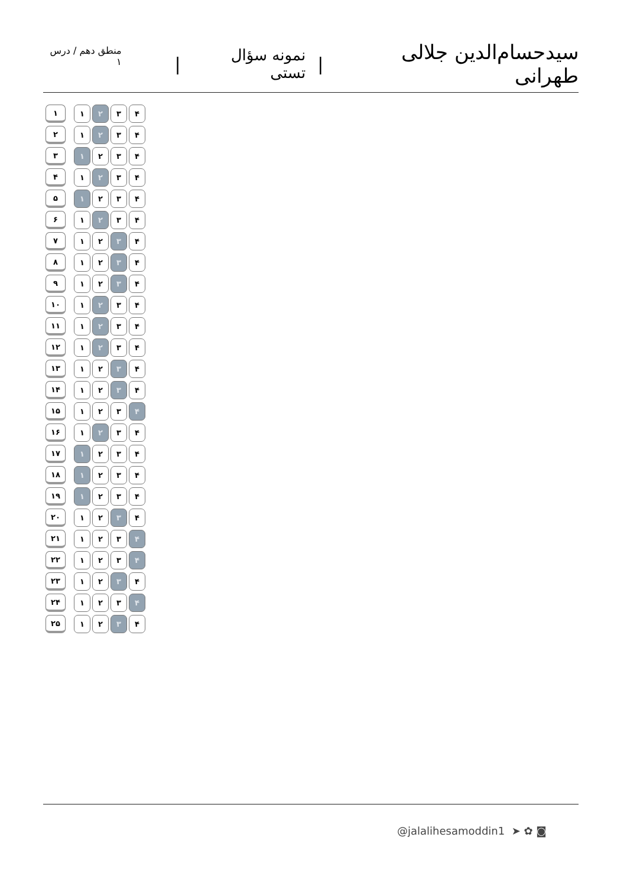سیدحسام‌الدین جلالی طهرانی | نمونه سؤال تستی | منطق دهم / درس ۱
| ۱ | | ۱ | ۲ | ۳ | ۴ |
| ۲ | | ۱ | ۲ | ۳ | ۴ |
| ۳ | | ۱ | ۲ | ۳ | ۴ |
| ۴ | | ۱ | ۲ | ۳ | ۴ |
| ۵ | | ۱ | ۲ | ۳ | ۴ |
| ۶ | | ۱ | ۲ | ۳ | ۴ |
| ۷ | | ۱ | ۲ | ۳ | ۴ |
| ۸ | | ۱ | ۲ | ۳ | ۴ |
| ۹ | | ۱ | ۲ | ۳ | ۴ |
| ۱۰ | | ۱ | ۲ | ۳ | ۴ |
| ۱۱ | | ۱ | ۲ | ۳ | ۴ |
| ۱۲ | | ۱ | ۲ | ۳ | ۴ |
| ۱۳ | | ۱ | ۲ | ۳ | ۴ |
| ۱۴ | | ۱ | ۲ | ۳ | ۴ |
| ۱۵ | | ۱ | ۲ | ۳ | ۴ |
| ۱۶ | | ۱ | ۲ | ۳ | ۴ |
| ۱۷ | | ۱ | ۲ | ۳ | ۴ |
| ۱۸ | | ۱ | ۲ | ۳ | ۴ |
| ۱۹ | | ۱ | ۲ | ۳ | ۴ |
| ۲۰ | | ۱ | ۲ | ۳ | ۴ |
| ۲۱ | | ۱ | ۲ | ۳ | ۴ |
| ۲۲ | | ۱ | ۲ | ۳ | ۴ |
| ۲۳ | | ۱ | ۲ | ۳ | ۴ |
| ۲۴ | | ۱ | ۲ | ۳ | ۴ |
| ۲۵ | | ۱ | ۲ | ۳ | ۴ |
@jalalihesamoddin1 ➤ ✿ ◙